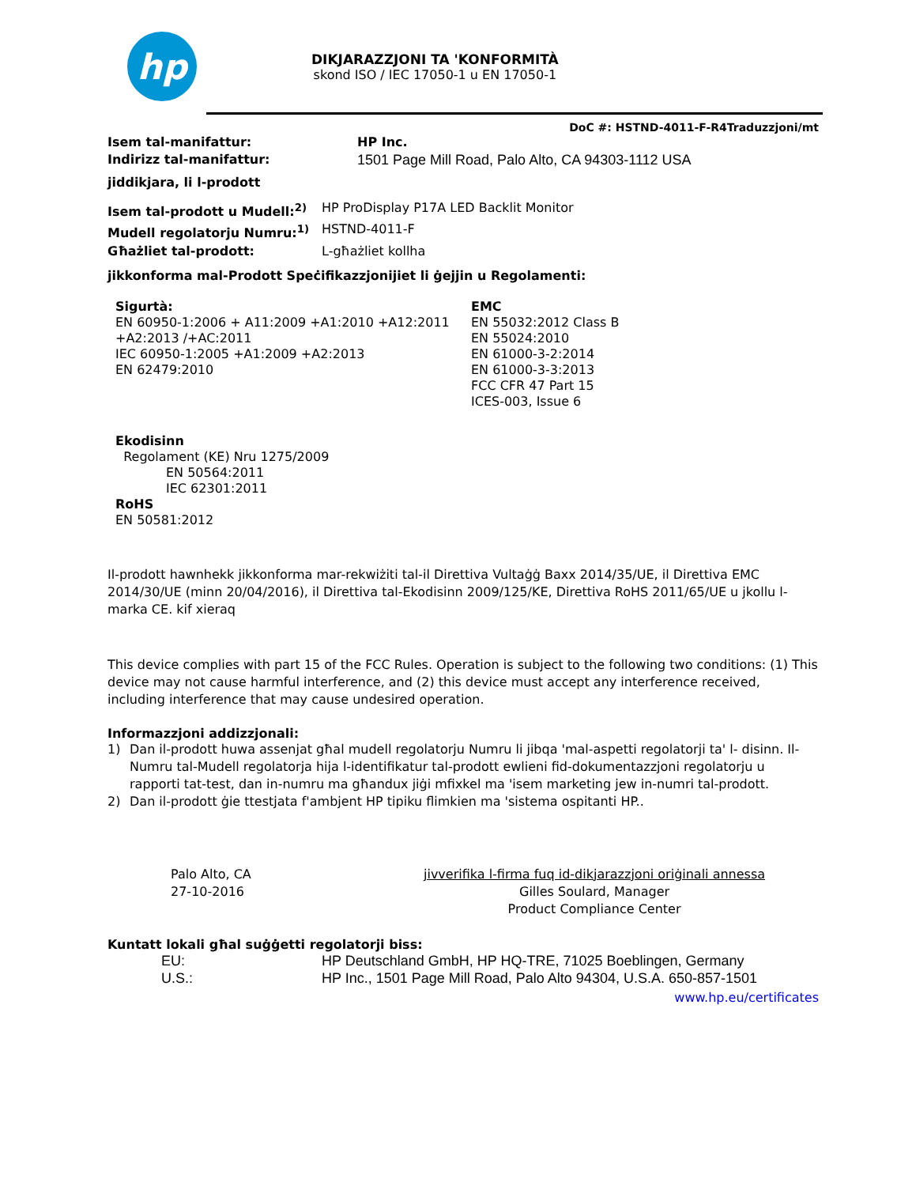hp
DIKJARAZZJONI TA 'KONFORMITÀ
skond ISO / IEC 17050-1 u EN 17050-1
DoC #: HSTND-4011-F-R4Traduzzjoni/mt
Isem tal-manifattur: HP Inc.
Indirizz tal-manifattur: 1501 Page Mill Road, Palo Alto, CA 94303-1112 USA
jiddikjara, li l-prodott
Isem tal-prodott u Mudell:<sup>2)</sup> HP ProDisplay P17A LED Backlit Monitor
Mudell regolatorju Numru:<sup>1)</sup> HSTND-4011-F
Għażliet tal-prodott: L-għażliet kollha
jikkonforma mal-Prodott Speċifikazzjonijiet li ġejjin u Regolamenti:
Sigurtà:
EN 60950-1:2006 + A11:2009 +A1:2010 +A12:2011 +A2:2013 /+AC:2011
IEC 60950-1:2005 +A1:2009 +A2:2013
EN 62479:2010
EMC
EN 55032:2012 Class B
EN 55024:2010
EN 61000-3-2:2014
EN 61000-3-3:2013
FCC CFR 47 Part 15
ICES-003, Issue 6
Ekodisinn
Regolament (KE) Nru 1275/2009
EN 50564:2011
IEC 62301:2011
RoHS
EN 50581:2012
Il-prodott hawnhekk jikkonforma mar-rekwiżiti tal-il Direttiva Vultaġġ Baxx 2014/35/UE, il Direttiva EMC 2014/30/UE (minn 20/04/2016), il Direttiva tal-Ekodisinn 2009/125/KE, Direttiva RoHS 2011/65/UE u jkollu l-marka CE. kif xieraq
This device complies with part 15 of the FCC Rules. Operation is subject to the following two conditions: (1) This device may not cause harmful interference, and (2) this device must accept any interference received, including interference that may cause undesired operation.
Informazzjoni addizzjonali:
1) Dan il-prodott huwa assenjat għal mudell regolatorju Numru li jibqa 'mal-aspetti regolatorji ta' l- disinn. Il-Numru tal-Mudell regolatorja hija l-identifikatur tal-prodott ewlieni fid-dokumentazzjoni regolatorju u rapporti tat-test, dan in-numru ma għandux jiġi mfixkel ma 'isem marketing jew in-numri tal-prodott.
2) Dan il-prodott ġie ttestjata f'ambjent HP tipiku flimkien ma 'sistema ospitanti HP..
Palo Alto, CA
27-10-2016
jivverifika l-firma fuq id-dikjarazzjoni oriġinali annessa
Gilles Soulard, Manager
Product Compliance Center
Kuntatt lokali għal suġġetti regolatorji biss:
EU: HP Deutschland GmbH, HP HQ-TRE, 71025 Boeblingen, Germany
U.S.: HP Inc., 1501 Page Mill Road, Palo Alto 94304, U.S.A. 650-857-1501
www.hp.eu/certificates